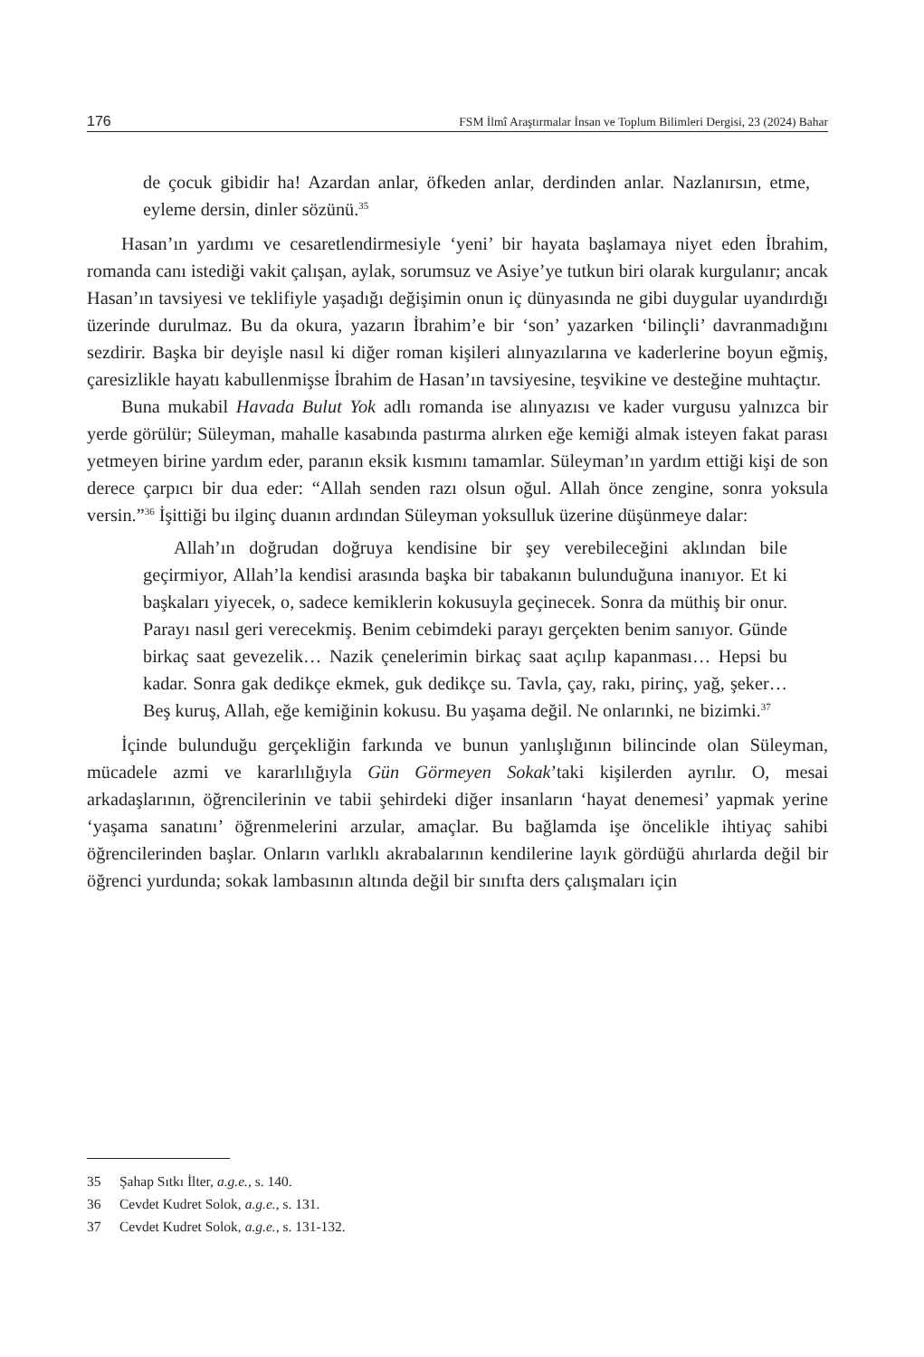176 FSM İlmî Araştırmalar İnsan ve Toplum Bilimleri Dergisi, 23 (2024) Bahar
de çocuk gibidir ha! Azardan anlar, öfkeden anlar, derdinden anlar. Nazlanırsın, etme, eyleme dersin, dinler sözünü.<sup>35</sup>
Hasan’ın yardımı ve cesaretlendirmesiyle ‘yeni’ bir hayata başlamaya niyet eden İbrahim, romanda canı istediği vakit çalışan, aylak, sorumsuz ve Asiye’ye tutkun biri olarak kurgulanır; ancak Hasan’ın tavsiyesi ve teklifiyle yaşadığı değişimin onun iç dünyasında ne gibi duygular uyandırdığı üzerinde durulmaz. Bu da okura, yazarın İbrahim’e bir ‘son’ yazarken ‘bilinçli’ davranmadığını sezdirir. Başka bir deyişle nasıl ki diğer roman kişileri alınyazılarına ve kaderlerine boyun eğmiş, çaresizlikle hayatı kabullenmişse İbrahim de Hasan’ın tavsiyesine, teşvikine ve desteğine muhtaçtır.
Buna mukabil Havada Bulut Yok adlı romanda ise alınyazısı ve kader vurgusu yalnızca bir yerde görülür; Süleyman, mahalle kasabında pastırma alırken eğe kemiği almak isteyen fakat parası yetmeyen birine yardım eder, paranın eksik kısmını tamamlar. Süleyman’ın yardım ettiği kişi de son derece çarpıcı bir dua eder: “Allah senden razı olsun oğul. Allah önce zengine, sonra yoksula versin.”<sup>36</sup> İşittiği bu ilginç duanın ardından Süleyman yoksulluk üzerine düşünmeye dalar:
Allah’ın doğrudan doğruya kendisine bir şey verebileceğini aklından bile geçirmiyor, Allah’la kendisi arasında başka bir tabakanın bulunduğuna inanıyor. Et ki başkaları yiyecek, o, sadece kemiklerin kokusuyla geçinecek. Sonra da müthiş bir onur. Parayı nasıl geri verecekmiş. Benim cebimdeki parayı gerçekten benim sanıyor. Günde birkaç saat gevezelik… Nazik çenelerimin birkaç saat açılıp kapanması… Hepsi bu kadar. Sonra gak dedikçe ekmek, guk dedikçe su. Tavla, çay, rakı, pirinç, yağ, şeker… Beş kuruş, Allah, eğe kemiğinin kokusu. Bu yaşama değil. Ne onlarınki, ne bizimki.<sup>37</sup>
İçinde bulunduğu gerçekliğin farkında ve bunun yanlışlığının bilincinde olan Süleyman, mücadele azmi ve kararlılığıyla Gün Görmeyen Sokak’taki kişilerden ayrılır. O, mesai arkadaşlarının, öğrencilerinin ve tabii şehirdeki diğer insanların ‘hayat denemesi’ yapmak yerine ‘yaşama sanatını’ öğrenmelerini arzular, amaçlar. Bu bağlamda işe öncelikle ihtiyaç sahibi öğrencilerinden başlar. Onların varlıklı akrabalarının kendilerine layık gördüğü ahırlarda değil bir öğrenci yurdunda; sokak lambasının altında değil bir sınıfta ders çalışmaları için
35 Şahap Sıtkı İlter, a.g.e., s. 140.
36 Cevdet Kudret Solok, a.g.e., s. 131.
37 Cevdet Kudret Solok, a.g.e., s. 131-132.